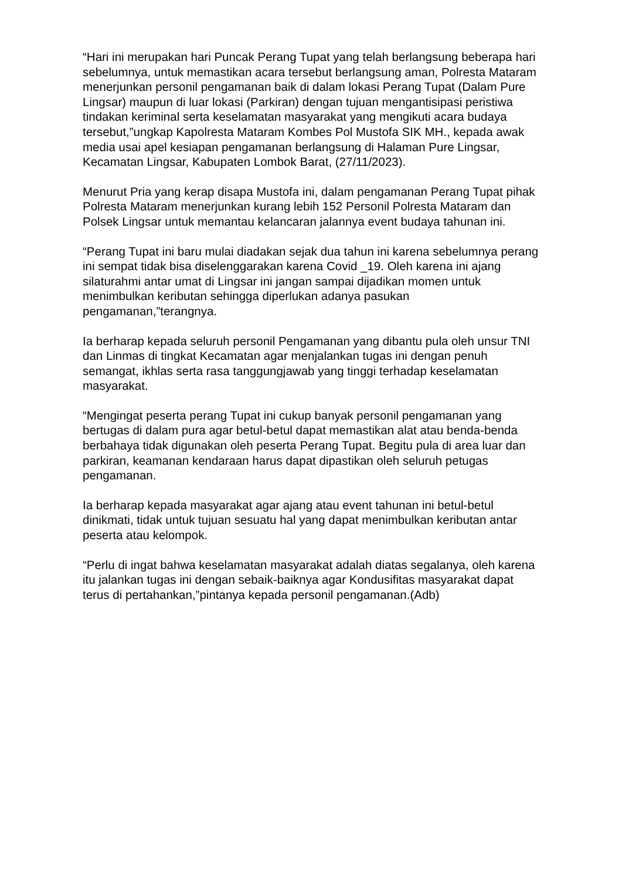“Hari ini merupakan hari Puncak Perang Tupat yang telah berlangsung beberapa hari sebelumnya, untuk memastikan acara tersebut berlangsung aman, Polresta Mataram menerjunkan personil pengamanan baik di dalam lokasi Perang Tupat (Dalam Pure Lingsar) maupun di luar lokasi (Parkiran) dengan tujuan mengantisipasi peristiwa tindakan keriminal serta keselamatan masyarakat yang mengikuti acara budaya tersebut,”ungkap Kapolresta Mataram Kombes Pol Mustofa SIK MH., kepada awak media usai apel kesiapan pengamanan berlangsung di Halaman Pure Lingsar, Kecamatan Lingsar, Kabupaten Lombok Barat, (27/11/2023).
Menurut Pria yang kerap disapa Mustofa ini, dalam pengamanan Perang Tupat pihak Polresta Mataram menerjunkan kurang lebih 152 Personil Polresta Mataram dan Polsek Lingsar untuk memantau kelancaran jalannya event budaya tahunan ini.
“Perang Tupat ini baru mulai diadakan sejak dua tahun ini karena sebelumnya perang ini sempat tidak bisa diselenggarakan karena Covid _19. Oleh karena ini ajang silaturahmi antar umat di Lingsar ini jangan sampai dijadikan momen untuk menimbulkan keributan sehingga diperlukan adanya pasukan pengamanan,”terangnya.
Ia berharap kepada seluruh personil Pengamanan yang dibantu pula oleh unsur TNI dan Linmas di tingkat Kecamatan agar menjalankan tugas ini dengan penuh semangat, ikhlas serta rasa tanggungjawab yang tinggi terhadap keselamatan masyarakat.
“Mengingat peserta perang Tupat ini cukup banyak personil pengamanan yang bertugas di dalam pura agar betul-betul dapat memastikan alat atau benda-benda berbahaya tidak digunakan oleh peserta Perang Tupat. Begitu pula di area luar dan parkiran, keamanan kendaraan harus dapat dipastikan oleh seluruh petugas pengamanan.
Ia berharap kepada masyarakat agar ajang atau event tahunan ini betul-betul dinikmati, tidak untuk tujuan sesuatu hal yang dapat menimbulkan keributan antar peserta atau kelompok.
“Perlu di ingat bahwa keselamatan masyarakat adalah diatas segalanya, oleh karena itu jalankan tugas ini dengan sebaik-baiknya agar Kondusifitas masyarakat dapat terus di pertahankan,”pintanya kepada personil pengamanan.(Adb)